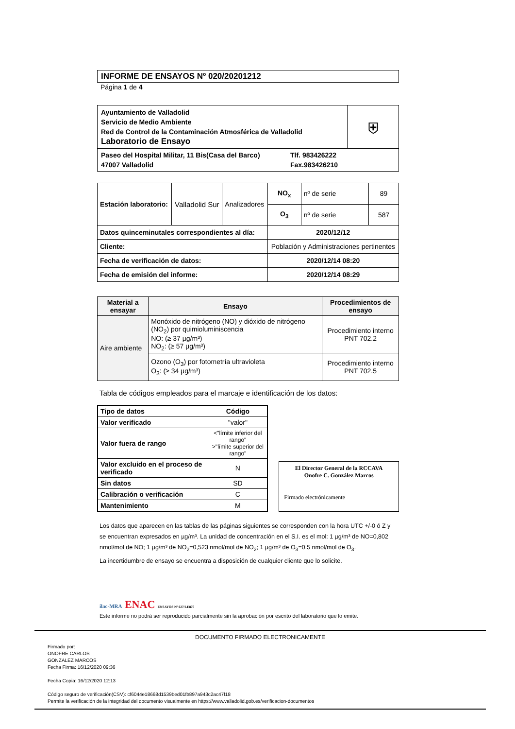INFORME DE ENSAYOS Nº 020/20201212
Página 1 de 4
| Ayuntamiento de Valladolid Servicio de Medio Ambiente Red de Control de la Contaminación Atmosférica de Valladolid Laboratorio de Ensayo | ⛨ |
| Paseo del Hospital Militar, 11 Bis(Casa del Barco) 47007 Valladolid Tlf. 983426222 Fax.983426210 | |
| Estación laboratorio: | Valladolid Sur | Analizadores | NO<sub>x</sub> | nº de serie | 89 |
| | | | O<sub>3</sub> | nº de serie | 587 |
| Datos quinceminutales correspondientes al día: | | | 2020/12/12 | | |
| Cliente: | | | Población y Administraciones pertinentes | | |
| Fecha de verificación de datos: | | | 2020/12/14 08:20 | | |
| Fecha de emisión del informe: | | | 2020/12/14 08:29 | | |
| Material a ensayar | Ensayo | Procedimientos de ensayo |
| --- | --- | --- |
| Aire ambiente | Monóxido de nitrógeno (NO) y dióxido de nitrógeno (NO<sub>2</sub>) por quimioluminiscencia NO: (≥ 37 µg/m³) NO<sub>2</sub>: (≥ 57 µg/m³) | Procedimiento interno PNT 702.2 |
| | Ozono (O<sub>3</sub>) por fotometría ultravioleta O<sub>3</sub>: (≥ 34 µg/m³) | Procedimiento interno PNT 702.5 |
Tabla de códigos empleados para el marcaje e identificación de los datos:
| Tipo de datos | Código |
| --- | --- |
| Valor verificado | "valor" |
| Valor fuera de rango | <"límite inferior del rango" >"límite superior del rango" |
| Valor excluido en el proceso de verificado | N |
| Sin datos | SD |
| Calibración o verificación | C |
| Mantenimiento | M |
El Director General de la RCCAVA
Onofre C. González Marcos
Firmado electrónicamente
Los datos que aparecen en las tablas de las páginas siguientes se corresponden con la hora UTC +/-0 ó Z y se encuentran expresados en µg/m³. La unidad de concentración en el S.I. es el mol: 1 µg/m³ de NO=0,802 nmol/mol de NO; 1 µg/m³ de NO<sub>2</sub>=0,523 nmol/mol de NO<sub>2</sub>; 1 µg/m³ de O<sub>3</sub>=0.5 nmol/mol de O<sub>3</sub>.
La incertidumbre de ensayo se encuentra a disposición de cualquier cliente que lo solicite.
ilac-MRA ENAC ENSAYOS Nº 627/LE870
Este informe no podrá ser reproducido parcialmente sin la aprobación por escrito del laboratorio que lo emite.
DOCUMENTO FIRMADO ELECTRONICAMENTE
Firmado por:
ONOFRE CARLOS
GONZALEZ MARCOS
Fecha Firma: 16/12/2020 09:36
Fecha Copia: 16/12/2020 12:13
Código seguro de verificación(CSV): cf6044e18668d1539bed01fb897a943c2ac47f18
Permite la verificación de la integridad del documento visualmente en https://www.valladolid.gob.es/verificacion-documentos